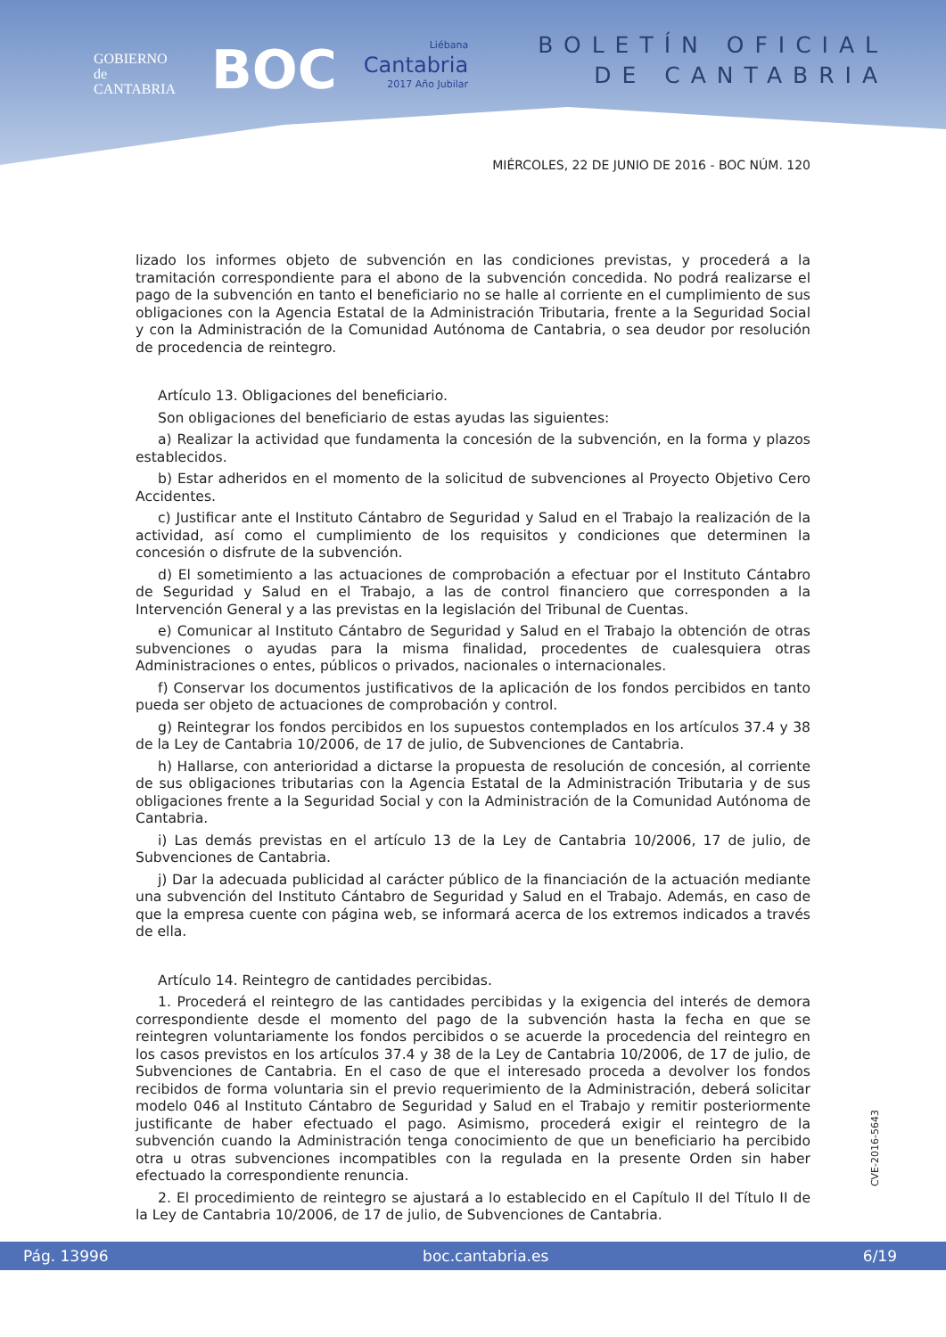GOBIERNO
de
CANTABRIA
BOC
Liébana
Cantabria
2017 Año Jubilar
BOLETÍN OFICIAL
DE CANTABRIA
MIÉRCOLES, 22 DE JUNIO DE 2016 - BOC NÚM. 120
lizado los informes objeto de subvención en las condiciones previstas, y procederá a la tramitación correspondiente para el abono de la subvención concedida. No podrá realizarse el pago de la subvención en tanto el beneficiario no se halle al corriente en el cumplimiento de sus obligaciones con la Agencia Estatal de la Administración Tributaria, frente a la Seguridad Social y con la Administración de la Comunidad Autónoma de Cantabria, o sea deudor por resolución de procedencia de reintegro.
Artículo 13. Obligaciones del beneficiario.
Son obligaciones del beneficiario de estas ayudas las siguientes:
a) Realizar la actividad que fundamenta la concesión de la subvención, en la forma y plazos establecidos.
b) Estar adheridos en el momento de la solicitud de subvenciones al Proyecto Objetivo Cero Accidentes.
c) Justificar ante el Instituto Cántabro de Seguridad y Salud en el Trabajo la realización de la actividad, así como el cumplimiento de los requisitos y condiciones que determinen la concesión o disfrute de la subvención.
d) El sometimiento a las actuaciones de comprobación a efectuar por el Instituto Cántabro de Seguridad y Salud en el Trabajo, a las de control financiero que corresponden a la Intervención General y a las previstas en la legislación del Tribunal de Cuentas.
e) Comunicar al Instituto Cántabro de Seguridad y Salud en el Trabajo la obtención de otras subvenciones o ayudas para la misma finalidad, procedentes de cualesquiera otras Administraciones o entes, públicos o privados, nacionales o internacionales.
f) Conservar los documentos justificativos de la aplicación de los fondos percibidos en tanto pueda ser objeto de actuaciones de comprobación y control.
g) Reintegrar los fondos percibidos en los supuestos contemplados en los artículos 37.4 y 38 de la Ley de Cantabria 10/2006, de 17 de julio, de Subvenciones de Cantabria.
h) Hallarse, con anterioridad a dictarse la propuesta de resolución de concesión, al corriente de sus obligaciones tributarias con la Agencia Estatal de la Administración Tributaria y de sus obligaciones frente a la Seguridad Social y con la Administración de la Comunidad Autónoma de Cantabria.
i) Las demás previstas en el artículo 13 de la Ley de Cantabria 10/2006, 17 de julio, de Subvenciones de Cantabria.
j) Dar la adecuada publicidad al carácter público de la financiación de la actuación mediante una subvención del Instituto Cántabro de Seguridad y Salud en el Trabajo. Además, en caso de que la empresa cuente con página web, se informará acerca de los extremos indicados a través de ella.
Artículo 14. Reintegro de cantidades percibidas.
1. Procederá el reintegro de las cantidades percibidas y la exigencia del interés de demora correspondiente desde el momento del pago de la subvención hasta la fecha en que se reintegren voluntariamente los fondos percibidos o se acuerde la procedencia del reintegro en los casos previstos en los artículos 37.4 y 38 de la Ley de Cantabria 10/2006, de 17 de julio, de Subvenciones de Cantabria. En el caso de que el interesado proceda a devolver los fondos recibidos de forma voluntaria sin el previo requerimiento de la Administración, deberá solicitar modelo 046 al Instituto Cántabro de Seguridad y Salud en el Trabajo y remitir posteriormente justificante de haber efectuado el pago. Asimismo, procederá exigir el reintegro de la subvención cuando la Administración tenga conocimiento de que un beneficiario ha percibido otra u otras subvenciones incompatibles con la regulada en la presente Orden sin haber efectuado la correspondiente renuncia.
2. El procedimiento de reintegro se ajustará a lo establecido en el Capítulo II del Título II de la Ley de Cantabria 10/2006, de 17 de julio, de Subvenciones de Cantabria.
CVE-2016-5643
Pág. 13996 boc.cantabria.es 6/19